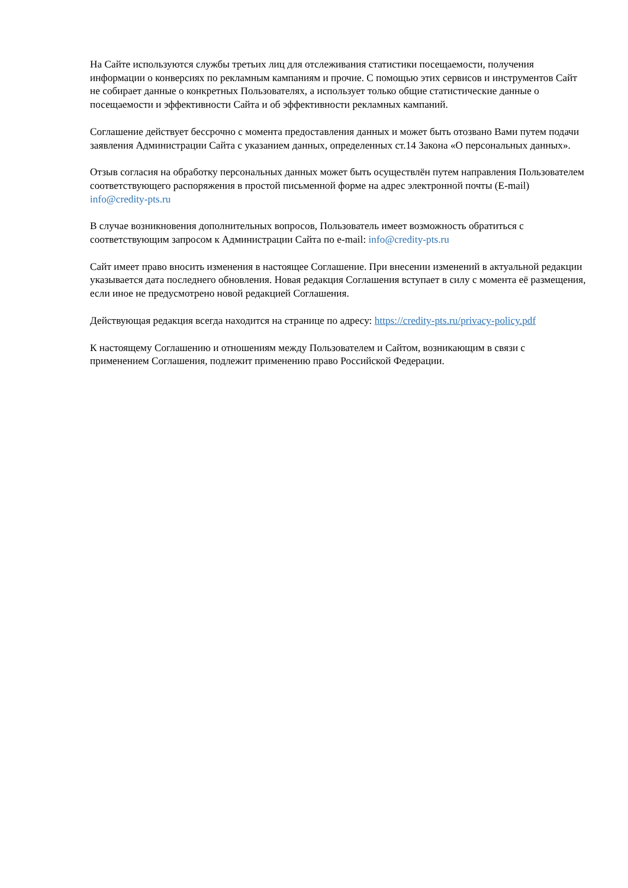На Сайте используются службы третьих лиц для отслеживания статистики посещаемости, получения информации о конверсиях по рекламным кампаниям и прочие. С помощью этих сервисов и инструментов Сайт не собирает данные о конкретных Пользователях, а использует только общие статистические данные о посещаемости и эффективности Сайта и об эффективности рекламных кампаний.
Соглашение действует бессрочно с момента предоставления данных и может быть отозвано Вами путем подачи заявления Администрации Сайта с указанием данных, определенных ст.14 Закона «О персональных данных».
Отзыв согласия на обработку персональных данных может быть осуществлён путем направления Пользователем соответствующего распоряжения в простой письменной форме на адрес электронной почты (E-mail) info@credity-pts.ru
В случае возникновения дополнительных вопросов, Пользователь имеет возможность обратиться с соответствующим запросом к Администрации Сайта по e-mail: info@credity-pts.ru
Сайт имеет право вносить изменения в настоящее Соглашение. При внесении изменений в актуальной редакции указывается дата последнего обновления. Новая редакция Соглашения вступает в силу с момента её размещения, если иное не предусмотрено новой редакцией Соглашения.
Действующая редакция всегда находится на странице по адресу: https://credity-pts.ru/privacy-policy.pdf
К настоящему Соглашению и отношениям между Пользователем и Сайтом, возникающим в связи с применением Соглашения, подлежит применению право Российской Федерации.